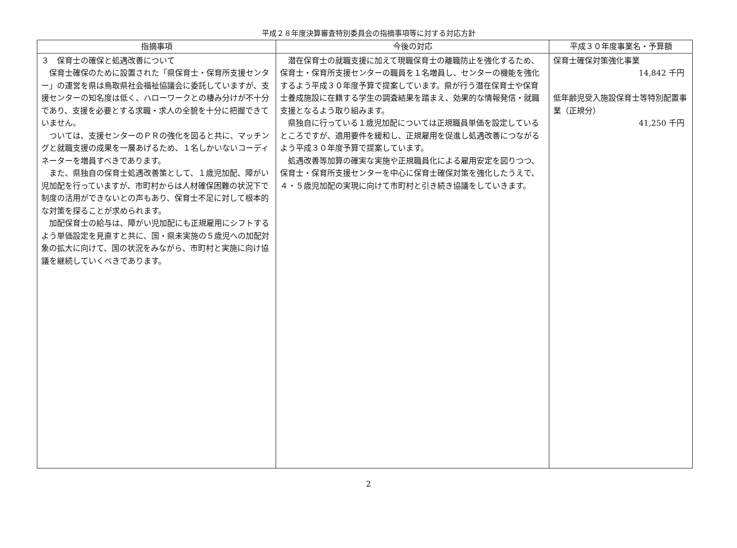平成２８年度決算審査特別委員会の指摘事項等に対する対応方針
| 指摘事項 | 今後の対応 | 平成３０年度事業名・予算額 |
| --- | --- | --- |
| ３ 保育士の確保と処遇改善について 保育士確保のために設置された「県保育士・保育所支援センター」の運営を県は鳥取県社会福祉協議会に委託していますが、支援センターの知名度は低く、ハローワークとの棲み分けが不十分であり、支援を必要とする求職・求人の全貌を十分に把握できていません。 ついては、支援センターのＰＲの強化を図ると共に、マッチングと就職支援の成果を一層あげるため、１名しかいないコーディネーターを増員すべきであります。 また、県独自の保育士処遇改善策として、１歳児加配、障がい児加配を行っていますが、市町村からは人材確保困難の状況下で制度の活用ができないとの声もあり、保育士不足に対して根本的な対策を探ることが求められます。 加配保育士の給与は、障がい児加配にも正規雇用にシフトするよう単価設定を見直すと共に、国・県未実施の５歳児への加配対象の拡大に向けて、国の状況をみながら、市町村と実施に向け協議を継続していくべきであります。 | 潜在保育士の就職支援に加えて現職保育士の離職防止を強化するため、保育士・保育所支援センターの職員を１名増員し、センターの機能を強化するよう平成３０年度予算で提案しています。県が行う潜在保育士や保育士養成施設に在籍する学生の調査結果を踏まえ、効果的な情報発信・就職支援となるよう取り組みます。 県独自に行っている１歳児加配については正規職員単価を設定しているところですが、適用要件を緩和し、正規雇用を促進し処遇改善につながるよう平成３０年度予算で提案しています。 処遇改善等加算の確実な実施や正規職員化による雇用安定を図りつつ、保育士・保育所支援センターを中心に保育士確保対策を強化したうえで、４・５歳児加配の実現に向けて市町村と引き続き協議をしていきます。 | 保育士確保対策強化事業 14,842 千円 低年齢児受入施設保育士等特別配置事業（正規分） 41,250 千円 |
2